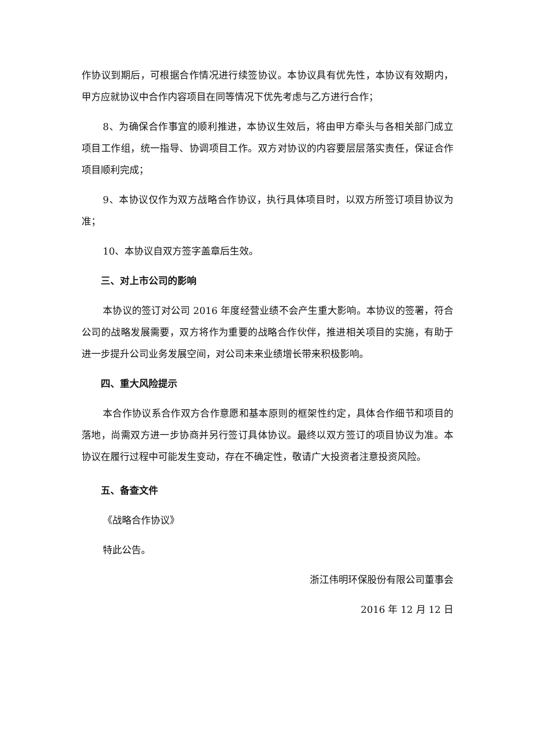作协议到期后，可根据合作情况进行续签协议。本协议具有优先性，本协议有效期内，甲方应就协议中合作内容项目在同等情况下优先考虑与乙方进行合作；
8、为确保合作事宜的顺利推进，本协议生效后，将由甲方牵头与各相关部门成立项目工作组，统一指导、协调项目工作。双方对协议的内容要层层落实责任，保证合作项目顺利完成；
9、本协议仅作为双方战略合作协议，执行具体项目时，以双方所签订项目协议为准；
10、本协议自双方签字盖章后生效。
三、对上市公司的影响
本协议的签订对公司 2016 年度经营业绩不会产生重大影响。本协议的签署，符合公司的战略发展需要，双方将作为重要的战略合作伙伴，推进相关项目的实施，有助于进一步提升公司业务发展空间，对公司未来业绩增长带来积极影响。
四、重大风险提示
本合作协议系合作双方合作意愿和基本原则的框架性约定，具体合作细节和项目的落地，尚需双方进一步协商并另行签订具体协议。最终以双方签订的项目协议为准。本协议在履行过程中可能发生变动，存在不确定性，敬请广大投资者注意投资风险。
五、备查文件
《战略合作协议》
特此公告。
浙江伟明环保股份有限公司董事会
2016 年 12 月 12 日